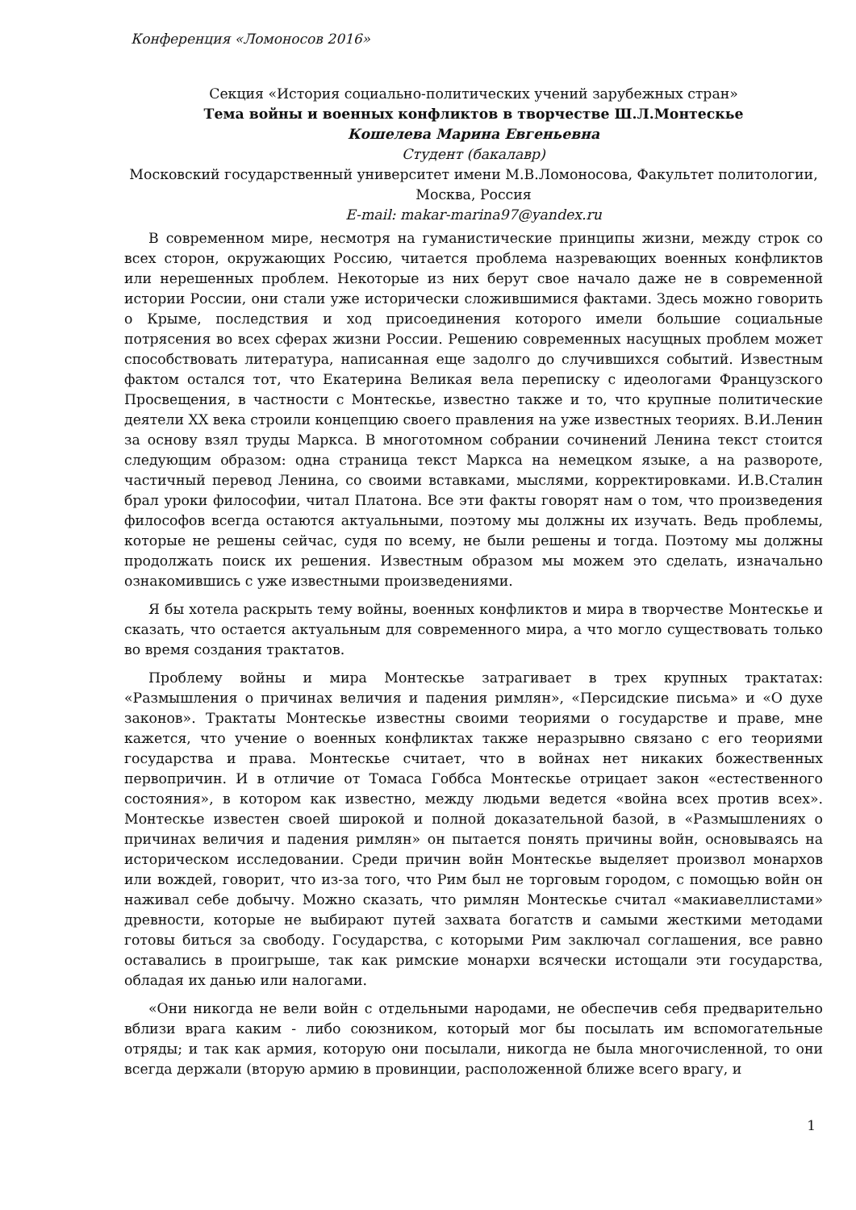Конференция «Ломоносов 2016»
Секция «История социально-политических учений зарубежных стран»
Тема войны и военных конфликтов в творчестве Ш.Л.Монтескье
Кошелева Марина Евгеньевна
Студент (бакалавр)
Московский государственный университет имени М.В.Ломоносова, Факультет политологии, Москва, Россия
E-mail: makar-marina97@yandex.ru
В современном мире, несмотря на гуманистические принципы жизни, между строк со всех сторон, окружающих Россию, читается проблема назревающих военных конфликтов или нерешенных проблем. Некоторые из них берут свое начало даже не в современной истории России, они стали уже исторически сложившимися фактами. Здесь можно говорить о Крыме, последствия и ход присоединения которого имели большие социальные потрясения во всех сферах жизни России. Решению современных насущных проблем может способствовать литература, написанная еще задолго до случившихся событий. Известным фактом остался тот, что Екатерина Великая вела переписку с идеологами Французского Просвещения, в частности с Монтескье, известно также и то, что крупные политические деятели XX века строили концепцию своего правления на уже известных теориях. В.И.Ленин за основу взял труды Маркса. В многотомном собрании сочинений Ленина текст стоится следующим образом: одна страница текст Маркса на немецком языке, а на развороте, частичный перевод Ленина, со своими вставками, мыслями, корректировками. И.В.Сталин брал уроки философии, читал Платона. Все эти факты говорят нам о том, что произведения философов всегда остаются актуальными, поэтому мы должны их изучать. Ведь проблемы, которые не решены сейчас, судя по всему, не были решены и тогда. Поэтому мы должны продолжать поиск их решения. Известным образом мы можем это сделать, изначально ознакомившись с уже известными произведениями.
Я бы хотела раскрыть тему войны, военных конфликтов и мира в творчестве Монтескье и сказать, что остается актуальным для современного мира, а что могло существовать только во время создания трактатов.
Проблему войны и мира Монтескье затрагивает в трех крупных трактатах: «Размышления о причинах величия и падения римлян», «Персидские письма» и «О духе законов». Трактаты Монтескье известны своими теориями о государстве и праве, мне кажется, что учение о военных конфликтах также неразрывно связано с его теориями государства и права. Монтескье считает, что в войнах нет никаких божественных первопричин. И в отличие от Томаса Гоббса Монтескье отрицает закон «естественного состояния», в котором как известно, между людьми ведется «война всех против всех». Монтескье известен своей широкой и полной доказательной базой, в «Размышлениях о причинах величия и падения римлян» он пытается понять причины войн, основываясь на историческом исследовании. Среди причин войн Монтескье выделяет произвол монархов или вождей, говорит, что из-за того, что Рим был не торговым городом, с помощью войн он наживал себе добычу. Можно сказать, что римлян Монтескье считал «макиавеллистами» древности, которые не выбирают путей захвата богатств и самыми жесткими методами готовы биться за свободу. Государства, с которыми Рим заключал соглашения, все равно оставались в проигрыше, так как римские монархи всячески истощали эти государства, обладая их данью или налогами.
«Они никогда не вели войн с отдельными народами, не обеспечив себя предварительно вблизи врага каким - либо союзником, который мог бы посылать им вспомогательные отряды; и так как армия, которую они посылали, никогда не была многочисленной, то они всегда держали (вторую армию в провинции, расположенной ближе всего врагу, и
1